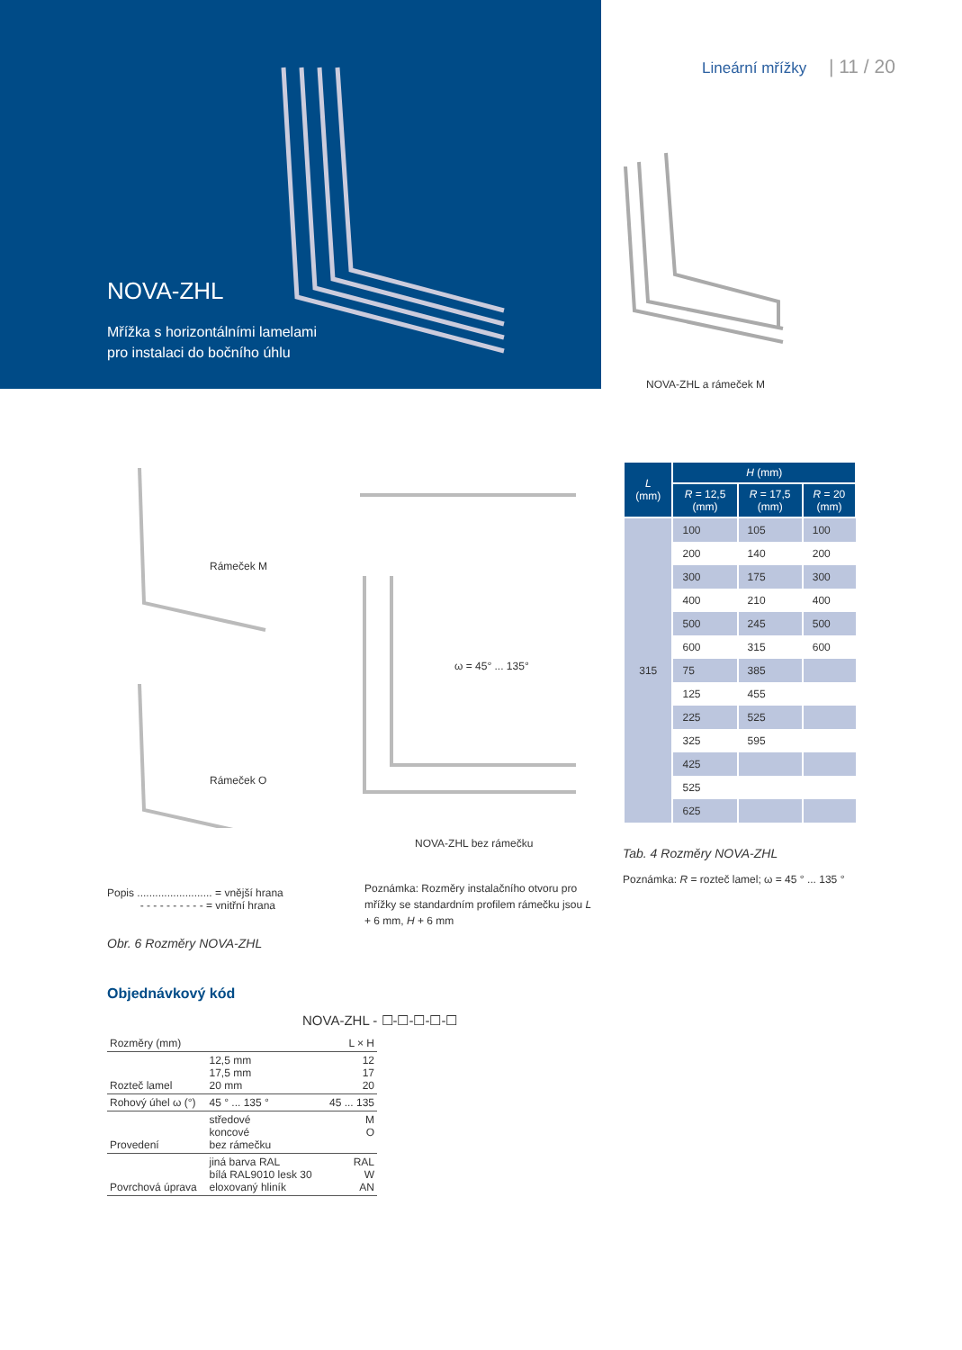NOVA-ZHL
Mřížka s horizontálními lamelami
pro instalaci do bočního úhlu
Lineární mřížky | 11 / 20
NOVA-ZHL a rámeček M
Rámeček M
Rámeček O
ω = 45° ... 135°
NOVA-ZHL bez rámečku
Popis ......................... = vnější hrana
- - - - - - - - - - = vnitřní hrana
Poznámka: Rozměry instalačního otvoru pro mřížky se standardním profilem rámečku jsou L + 6 mm, H + 6 mm
Obr. 6 Rozměry NOVA-ZHL
| L (mm) | H (mm) | | |
| --- | --- | --- | --- |
| | R = 12,5 (mm) | R = 17,5 (mm) | R = 20 (mm) |
| 315 | 100 | 105 | 100 |
| | 200 | 140 | 200 |
| | 300 | 175 | 300 |
| | 400 | 210 | 400 |
| | 500 | 245 | 500 |
| | 600 | 315 | 600 |
| | 75 | 385 | |
| | 125 | 455 | |
| | 225 | 525 | |
| | 325 | 595 | |
| | 425 | | |
| | 525 | | |
| | 625 | | |
Tab. 4 Rozměry NOVA-ZHL
Poznámka: R = rozteč lamel; ω = 45 ° ... 135 °
Objednávkový kód
NOVA-ZHL - ☐-☐-☐-☐-☐
| Rozměry (mm) | | L × H |
| Rozteč lamel | 12,5 mm 17,5 mm 20 mm | 12 17 20 |
| Rohový úhel ω (°) | 45 ° ... 135 ° | 45 ... 135 |
| Provedení | středové koncové bez rámečku | M O |
| Povrchová úprava | jiná barva RAL bílá RAL9010 lesk 30 eloxovaný hliník | RAL W AN |